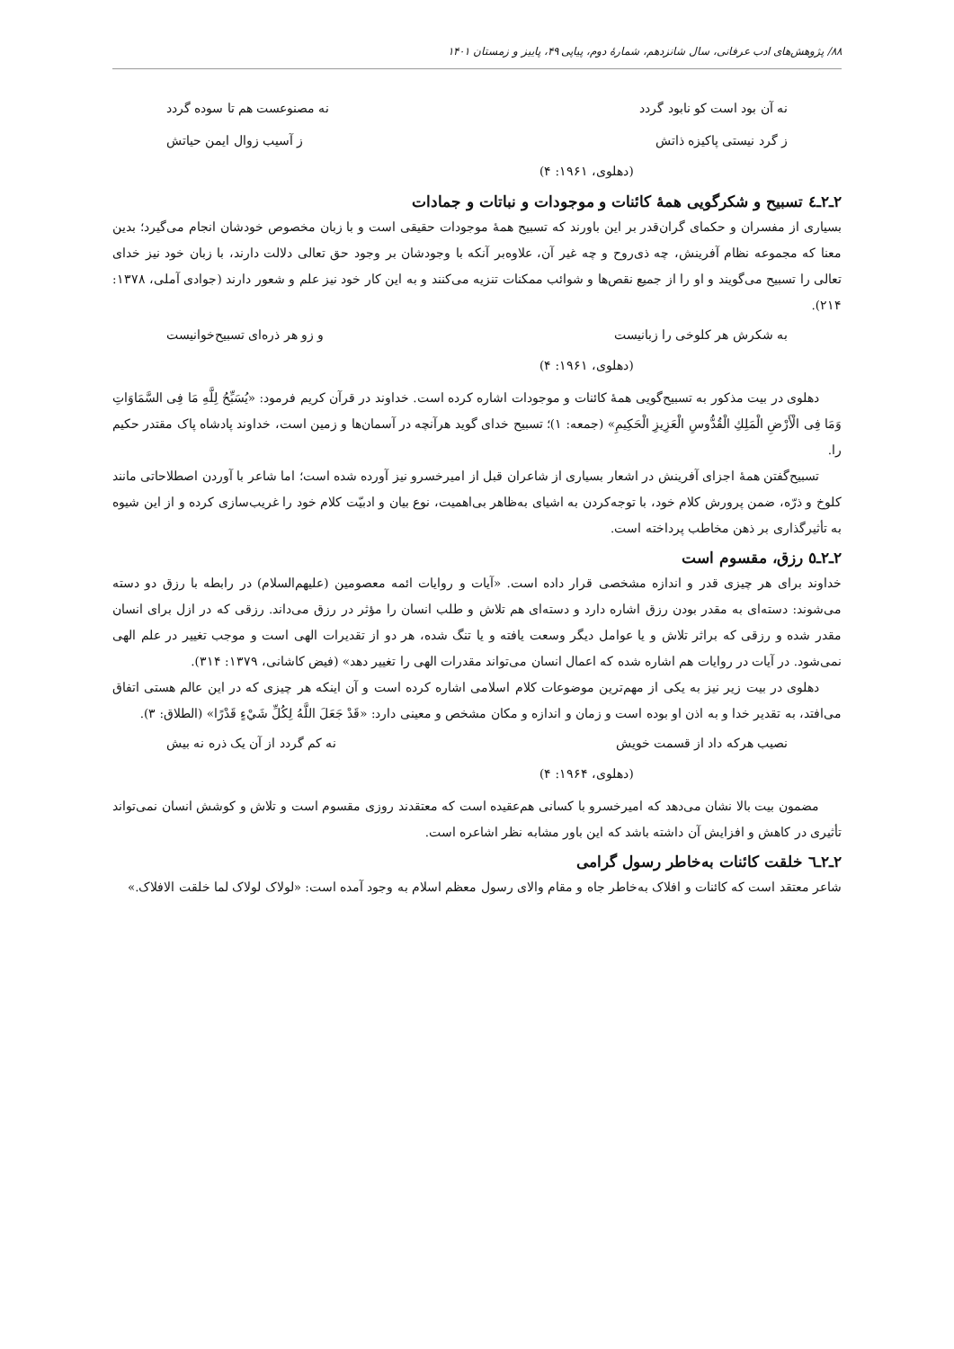۸۸/ پژوهش‌های ادب عرفانی، سال شانزدهم، شمارهٔ دوم، پیاپی ۴۹، پاییز و زمستان ۱۴۰۱
نه آن بود است کو نابود گردد نه مصنوعست هم تا سوده گردد
ز گرد نیستی پاکیزه ذاتش ز آسیب زوال ایمن حیاتش
(دهلوی، ۱۹۶۱: ۴)
۲ـ۲ـ٤ تسبیح و شکرگویی همهٔ کائنات و موجودات و نباتات و جمادات
بسیاری از مفسران و حکمای گران‌قدر بر این باورند که تسبیح همهٔ موجودات حقیقی است و با زبان مخصوص خودشان انجام می‌گیرد؛ بدین معنا که مجموعه نظام آفرینش، چه ذی‌روح و چه غیر آن، علاوه‌بر آنکه با وجودشان بر وجود حق تعالی دلالت دارند، با زبان خود نیز خدای تعالی را تسبیح می‌گویند و او را از جمیع نقص‌ها و شوائب ممکنات تنزیه می‌کنند و به این کار خود نیز علم و شعور دارند (جوادی آملی، ۱۳۷۸: ۲۱۴).
به شکرش هر کلوخی را زبانیست و زو هر ذره‌ای تسبیح‌خوانیست
(دهلوی، ۱۹۶۱: ۴)
دهلوی در بیت مذکور به تسبیح‌گویی همهٔ کائنات و موجودات اشاره کرده است. خداوند در قرآن کریم فرمود: «یُسَبِّحُ لِلَّهِ مَا فِی السَّمَاوَاتِ وَمَا فِی الْأَرْضِ الْمَلِكِ الْقُدُّوسِ الْعَزِیزِ الْحَكِیمِ» (جمعه: ۱)؛ تسبیح خدای گوید هرآنچه در آسمان‌ها و زمین است، خداوند پادشاه پاک مقتدر حکیم را.
تسبیح‌گفتن همهٔ اجزای آفرینش در اشعار بسیاری از شاعران قبل از امیرخسرو نیز آورده شده است؛ اما شاعر با آوردن اصطلاحاتی مانند کلوخ و ذرّه، ضمن پرورش کلام خود، با توجه‌کردن به اشیای به‌ظاهر بی‌اهمیت، نوع بیان و ادبیّت کلام خود را غریب‌سازی کرده و از این شیوه به تأثیرگذاری بر ذهن مخاطب پرداخته است.
۲ـ۲ـ٥ رزق، مقسوم است
خداوند برای هر چیزی قدر و اندازه مشخصی قرار داده است. «آیات و روایات ائمه معصومین (علیهم‌السلام) در رابطه با رزق دو دسته می‌شوند: دسته‌ای به مقدر بودن رزق اشاره دارد و دسته‌ای هم تلاش و طلب انسان را مؤثر در رزق می‌داند. رزقی که در ازل برای انسان مقدر شده و رزقی که براثر تلاش و یا عوامل دیگر وسعت یافته و یا تنگ شده، هر دو از تقدیرات الهی است و موجب تغییر در علم الهی نمی‌شود. در آیات در روایات هم اشاره شده که اعمال انسان می‌تواند مقدرات الهی را تغییر دهد» (فیض کاشانی، ۱۳۷۹: ۳۱۴).
دهلوی در بیت زیر نیز به یکی از مهم‌ترین موضوعات کلام اسلامی اشاره کرده است و آن اینکه هر چیزی که در این عالم هستی اتفاق می‌افتد، به تقدیر خدا و به اذن او بوده است و زمان و اندازه و مکان مشخص و معینی دارد: «قَدْ جَعَلَ اللَّهُ لِكُلِّ شَيْءٍ قَدْرًا» (الطلاق: ۳).
نصیب هرکه داد از قسمت خویش نه کم گردد از آن یک ذره نه بیش
(دهلوی، ۱۹۶۴: ۴)
مضمون بیت بالا نشان می‌دهد که امیرخسرو با کسانی هم‌عقیده است که معتقدند روزی مقسوم است و تلاش و کوشش انسان نمی‌تواند تأثیری در کاهش و افزایش آن داشته باشد که این باور مشابه نظر اشاعره است.
۲ـ۲ـ٦ خلقت کائنات به‌خاطر رسول گرامی
شاعر معتقد است که کائنات و افلاک به‌خاطر جاه و مقام والای رسول معظم اسلام به وجود آمده است: «لولاک لولاک لما خلقت الافلاک.»